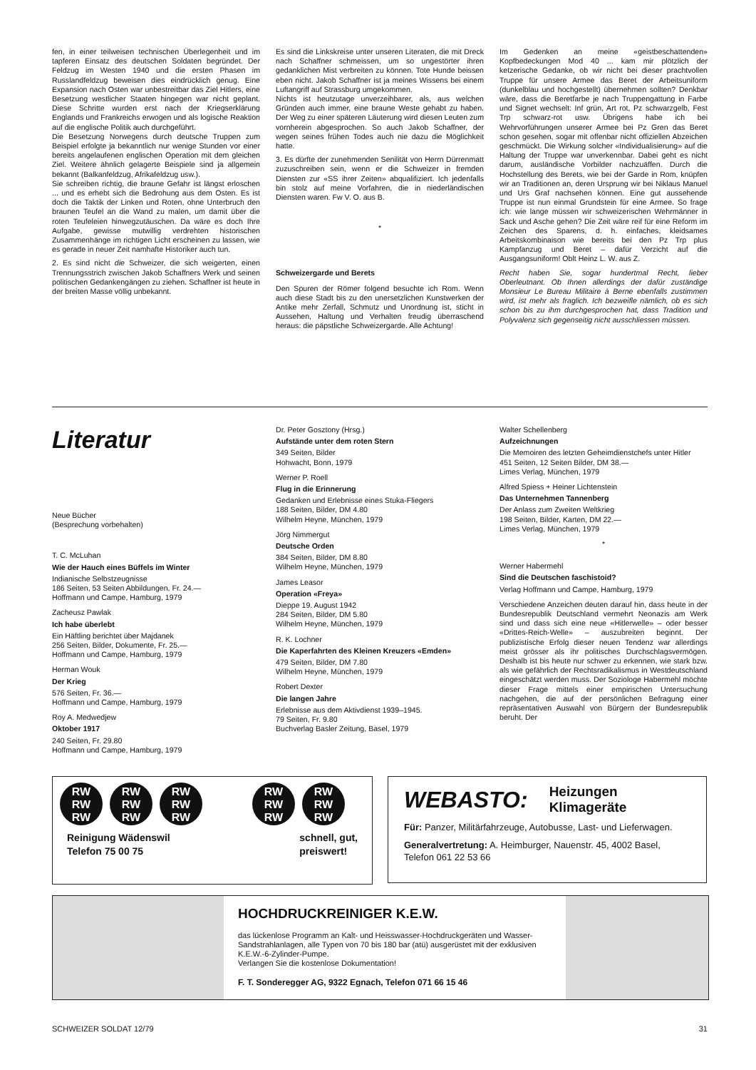fen, in einer teilweisen technischen Überlegenheit und im tapferen Einsatz des deutschen Soldaten begründet. Der Feldzug im Westen 1940 und die ersten Phasen im Russlandfeldzug beweisen dies eindrücklich genug. Eine Expansion nach Osten war unbestreitbar das Ziel Hitlers, eine Besetzung westlicher Staaten hingegen war nicht geplant. Diese Schritte wurden erst nach der Kriegserklärung Englands und Frankreichs erwogen und als logische Reaktion auf die englische Politik auch durchgeführt.
Die Besetzung Norwegens durch deutsche Truppen zum Beispiel erfolgte ja bekanntlich nur wenige Stunden vor einer bereits angelaufenen englischen Operation mit dem gleichen Ziel. Weitere ähnlich gelagerte Beispiele sind ja allgemein bekannt (Balkanfeldzug, Afrikafeldzug usw.).
Sie schreiben richtig, die braune Gefahr ist längst erloschen ... und es erhebt sich die Bedrohung aus dem Osten. Es ist doch die Taktik der Linken und Roten, ohne Unterbruch den braunen Teufel an die Wand zu malen, um damit über die roten Teufeleien hinwegzutäuschen. Da wäre es doch Ihre Aufgabe, gewisse mutwillig verdrehten historischen Zusammenhänge im richtigen Licht erscheinen zu lassen, wie es gerade in neuer Zeit namhafte Historiker auch tun.
2. Es sind nicht die Schweizer, die sich weigerten, einen Trennungsstrich zwischen Jakob Schaffners Werk und seinen politischen Gedankengängen zu ziehen. Schaffner ist heute in der breiten Masse völlig unbekannt.
Es sind die Linkskreise unter unseren Literaten, die mit Dreck nach Schaffner schmeissen, um so ungestörter ihren gedanklichen Mist verbreiten zu können. Tote Hunde beissen eben nicht. Jakob Schaffner ist ja meines Wissens bei einem Luftangriff auf Strassburg umgekommen.
Nichts ist heutzutage unverzeihbarer, als, aus welchen Gründen auch immer, eine braune Weste gehabt zu haben. Der Weg zu einer späteren Läuterung wird diesen Leuten zum vornherein abgesprochen. So auch Jakob Schaffner, der wegen seines frühen Todes auch nie dazu die Möglichkeit hatte.
3. Es dürfte der zunehmenden Senilität von Herrn Dürrenmatt zuzuschreiben sein, wenn er die Schweizer in fremden Diensten zur «SS ihrer Zeiten» abqualifiziert. Ich jedenfalls bin stolz auf meine Vorfahren, die in niederländischen Diensten waren. Fw V. O. aus B.
*
Schweizergarde und Berets
Den Spuren der Römer folgend besuchte ich Rom. Wenn auch diese Stadt bis zu den unersetzlichen Kunstwerken der Antike mehr Zerfall, Schmutz und Unordnung ist, sticht in Aussehen, Haltung und Verhalten freudig überraschend heraus: die päpstliche Schweizergarde. Alle Achtung!
Im Gedenken an meine «geistbeschattenden» Kopfbedeckungen Mod 40 ... kam mir plötzlich der ketzerische Gedanke, ob wir nicht bei dieser prachtvollen Truppe für unsere Armee das Beret der Arbeitsuniform (dunkelblau und hochgestellt) übernehmen sollten? Denkbar wäre, dass die Beretfarbe je nach Truppengattung in Farbe und Signet wechselt: Inf grün, Art rot, Pz schwarzgelb, Fest Trp schwarz-rot usw. Übrigens habe ich bei Wehrvorführungen unserer Armee bei Pz Gren das Beret schon gesehen, sogar mit offenbar nicht offiziellen Abzeichen geschmückt. Die Wirkung solcher «Individualisierung» auf die Haltung der Truppe war unverkennbar. Dabei geht es nicht darum, ausländische Vorbilder nachzuäffen. Durch die Hochstellung des Berets, wie bei der Garde in Rom, knüpfen wir an Traditionen an, deren Ursprung wir bei Niklaus Manuel und Urs Graf nachsehen können. Eine gut aussehende Truppe ist nun einmal Grundstein für eine Armee. So frage ich: wie lange müssen wir schweizerischen Wehrmänner in Sack und Asche gehen? Die Zeit wäre reif für eine Reform im Zeichen des Sparens, d. h. einfaches, kleidsames Arbeitskombinaison wie bereits bei den Pz Trp plus Kampfanzug und Beret – dafür Verzicht auf die Ausgangsuniform! Oblt Heinz L. W. aus Z.
Recht haben Sie, sogar hundertmal Recht, lieber Oberleutnant. Ob Ihnen allerdings der dafür zuständige Monsieur Le Bureau Militaire à Berne ebenfalls zustimmen wird, ist mehr als fraglich. Ich bezweifle nämlich, ob es sich schon bis zu ihm durchgesprochen hat, dass Tradition und Polyvalenz sich gegenseitig nicht ausschliessen müssen.
Literatur
Neue Bücher
(Besprechung vorbehalten)
T. C. McLuhan
Wie der Hauch eines Büffels im Winter
Indianische Selbstzeugnisse
186 Seiten, 53 Seiten Abbildungen, Fr. 24.—
Hoffmann und Campe, Hamburg, 1979
Zacheusz Pawlak
Ich habe überlebt
Ein Häftling berichtet über Majdanek
256 Seiten, Bilder, Dokumente, Fr. 25.—
Hoffmann und Campe, Hamburg, 1979
Herman Wouk
Der Krieg
576 Seiten, Fr. 36.—
Hoffmann und Campe, Hamburg, 1979
Roy A. Medwedjew
Oktober 1917
240 Seiten, Fr. 29.80
Hoffmann und Campe, Hamburg, 1979
Dr. Peter Gosztony (Hrsg.)
Aufstände unter dem roten Stern
349 Seiten, Bilder
Hohwacht, Bonn, 1979
Werner P. Roell
Flug in die Erinnerung
Gedanken und Erlebnisse eines Stuka-Fliegers
188 Seiten, Bilder, DM 4.80
Wilhelm Heyne, München, 1979
Jörg Nimmergut
Deutsche Orden
384 Seiten, Bilder, DM 8.80
Wilhelm Heyne, München, 1979
James Leasor
Operation «Freya»
Dieppe 19. August 1942
284 Seiten, Bilder, DM 5.80
Wilhelm Heyne, München, 1979
R. K. Lochner
Die Kaperfahrten des Kleinen Kreuzers «Emden»
479 Seiten, Bilder, DM 7.80
Wilhelm Heyne, München, 1979
Robert Dexter
Die langen Jahre
Erlebnisse aus dem Aktivdienst 1939–1945.
79 Seiten, Fr. 9.80
Buchverlag Basler Zeitung, Basel, 1979
Walter Schellenberg
Aufzeichnungen
Die Memoiren des letzten Geheimdienstchefs unter Hitler
451 Seiten, 12 Seiten Bilder, DM 38.—
Limes Verlag, München, 1979
Alfred Spiess + Heiner Lichtenstein
Das Unternehmen Tannenberg
Der Anlass zum Zweiten Weltkrieg
198 Seiten, Bilder, Karten, DM 22.—
Limes Verlag, München, 1979
*
Werner Habermehl
Sind die Deutschen faschistoid?
Verlag Hoffmann und Campe, Hamburg, 1979
Verschiedene Anzeichen deuten darauf hin, dass heute in der Bundesrepublik Deutschland vermehrt Neonazis am Werk sind und dass sich eine neue «Hitlerwelle» – oder besser «Drittes-Reich-Welle» – auszubreiten beginnt. Der publizistische Erfolg dieser neuen Tendenz war allerdings meist grösser als ihr politisches Durchschlagsvermögen. Deshalb ist bis heute nur schwer zu erkennen, wie stark bzw. als wie gefährlich der Rechtsradikalismus in Westdeutschland eingeschätzt werden muss. Der Soziologe Habermehl möchte dieser Frage mittels einer empirischen Untersuchung nachgehen, die auf der persönlichen Befragung einer repräsentativen Auswahl von Bürgern der Bundesrepublik beruht. Der
RW
RW
RW RW
RW
RW RW
RW
RW RW
RW
RW RW
RW
RW
Reinigung Wädenswil
Telefon 75 00 75
schnell, gut,
preiswert!
WEBASTO: Heizungen
Klimageräte
Für: Panzer, Militärfahrzeuge, Autobusse, Last- und Lieferwagen.
Generalvertretung: A. Heimburger, Nauenstr. 45, 4002 Basel, Telefon 061 22 53 66
HOCHDRUCKREINIGER K.E.W.
das lückenlose Programm an Kalt- und Heisswasser-Hochdruckgeräten und Wasser-Sandstrahlanlagen, alle Typen von 70 bis 180 bar (atü) ausgerüstet mit der exklusiven K.E.W.-6-Zylinder-Pumpe.
Verlangen Sie die kostenlose Dokumentation!
F. T. Sonderegger AG, 9322 Egnach, Telefon 071 66 15 46
SCHWEIZER SOLDAT 12/79 31